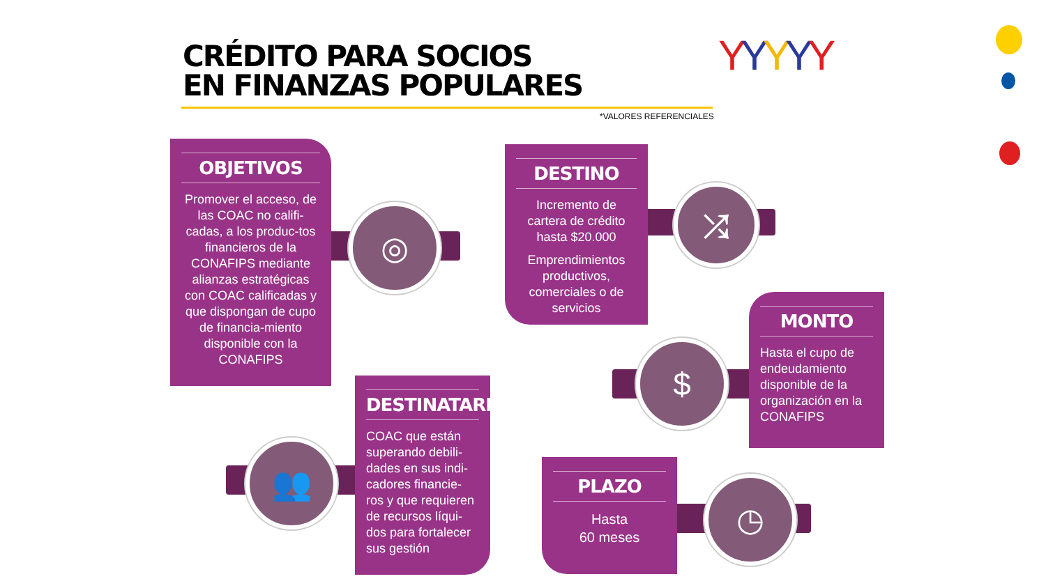CRÉDITO PARA SOCIOS
EN FINANZAS POPULARES
*VALORES REFERENCIALES
YYYYY
◎
OBJETIVOS
Promover el acceso, de las COAC no califi-cadas, a los produc-tos financieros de la CONAFIPS mediante alianzas estratégicas con COAC calificadas y que dispongan de cupo de financia-miento disponible con la CONAFIPS
⤮
DESTINO
Incremento de cartera de crédito hasta $20.000
Emprendimientos productivos, comerciales o de servicios
$
MONTO
Hasta el cupo de endeudamiento disponible de la organización en la CONAFIPS
👥
DESTINATARIOS
COAC que están superando debili-dades en sus indi-cadores financie-ros y que requieren de recursos líqui-dos para fortalecer sus gestión
◷
PLAZO
Hasta
60 meses